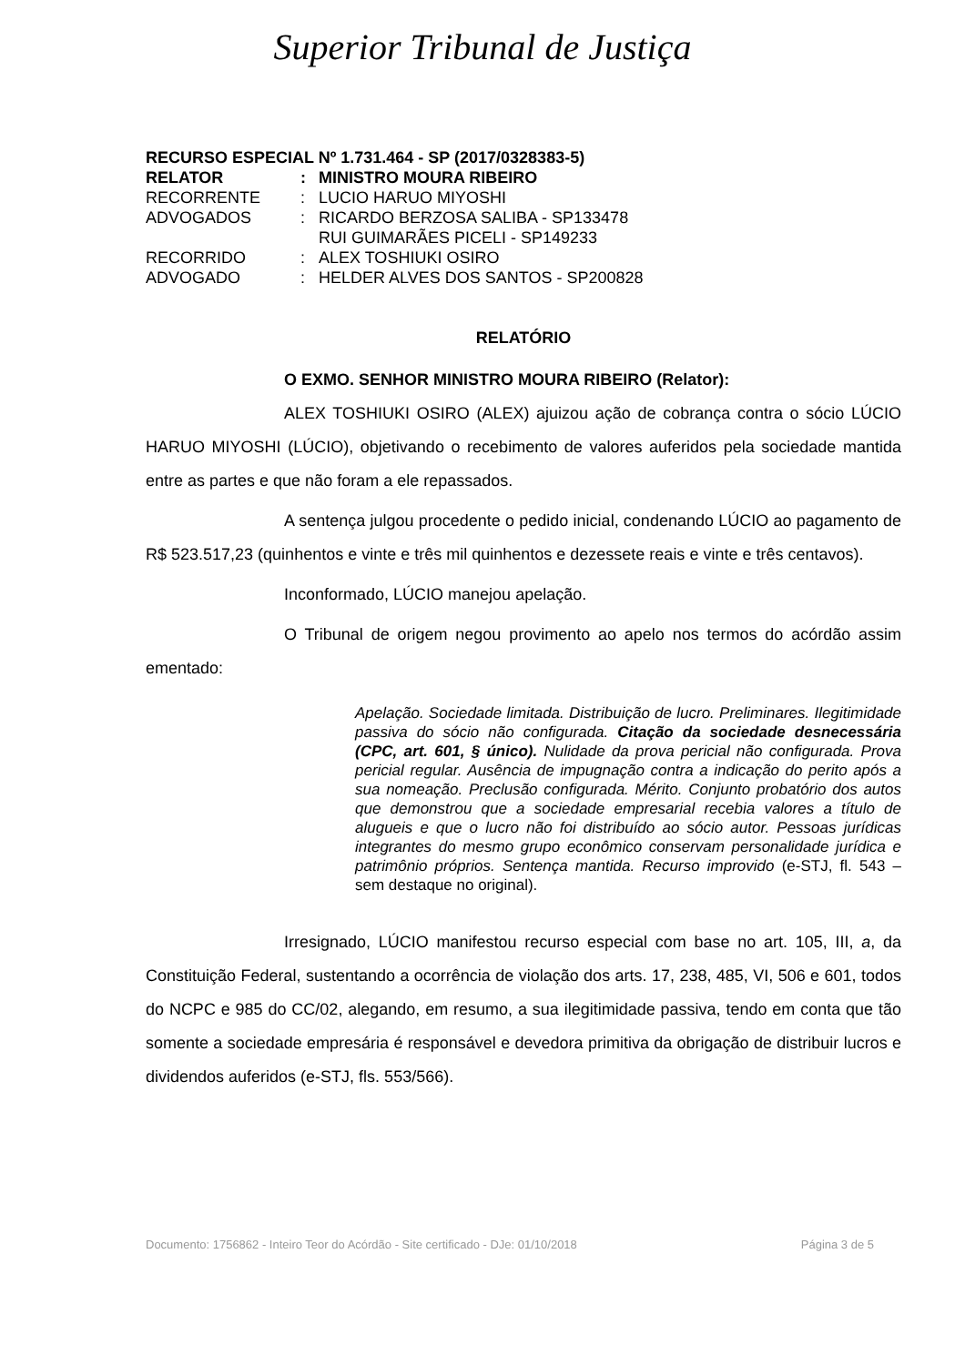Superior Tribunal de Justiça
RECURSO ESPECIAL Nº 1.731.464 - SP (2017/0328383-5)
| RELATOR | : | MINISTRO MOURA RIBEIRO |
| RECORRENTE | : | LUCIO HARUO MIYOSHI |
| ADVOGADOS | : | RICARDO BERZOSA SALIBA - SP133478 RUI GUIMARÃES PICELI - SP149233 |
| RECORRIDO | : | ALEX TOSHIUKI OSIRO |
| ADVOGADO | : | HELDER ALVES DOS SANTOS - SP200828 |
RELATÓRIO
O EXMO. SENHOR MINISTRO MOURA RIBEIRO (Relator):
ALEX TOSHIUKI OSIRO (ALEX) ajuizou ação de cobrança contra o sócio LÚCIO HARUO MIYOSHI (LÚCIO), objetivando o recebimento de valores auferidos pela sociedade mantida entre as partes e que não foram a ele repassados.
A sentença julgou procedente o pedido inicial, condenando LÚCIO ao pagamento de R$ 523.517,23 (quinhentos e vinte e três mil quinhentos e dezessete reais e vinte e três centavos).
Inconformado, LÚCIO manejou apelação.
O Tribunal de origem negou provimento ao apelo nos termos do acórdão assim ementado:
Apelação. Sociedade limitada. Distribuição de lucro. Preliminares. Ilegitimidade passiva do sócio não configurada. Citação da sociedade desnecessária (CPC, art. 601, § único). Nulidade da prova pericial não configurada. Prova pericial regular. Ausência de impugnação contra a indicação do perito após a sua nomeação. Preclusão configurada. Mérito. Conjunto probatório dos autos que demonstrou que a sociedade empresarial recebia valores a título de alugueis e que o lucro não foi distribuído ao sócio autor. Pessoas jurídicas integrantes do mesmo grupo econômico conservam personalidade jurídica e patrimônio próprios. Sentença mantida. Recurso improvido (e-STJ, fl. 543 – sem destaque no original).
Irresignado, LÚCIO manifestou recurso especial com base no art. 105, III, a, da Constituição Federal, sustentando a ocorrência de violação dos arts. 17, 238, 485, VI, 506 e 601, todos do NCPC e 985 do CC/02, alegando, em resumo, a sua ilegitimidade passiva, tendo em conta que tão somente a sociedade empresária é responsável e devedora primitiva da obrigação de distribuir lucros e dividendos auferidos (e-STJ, fls. 553/566).
Documento: 1756862 - Inteiro Teor do Acórdão - Site certificado - DJe: 01/10/2018 Página 3 de 5